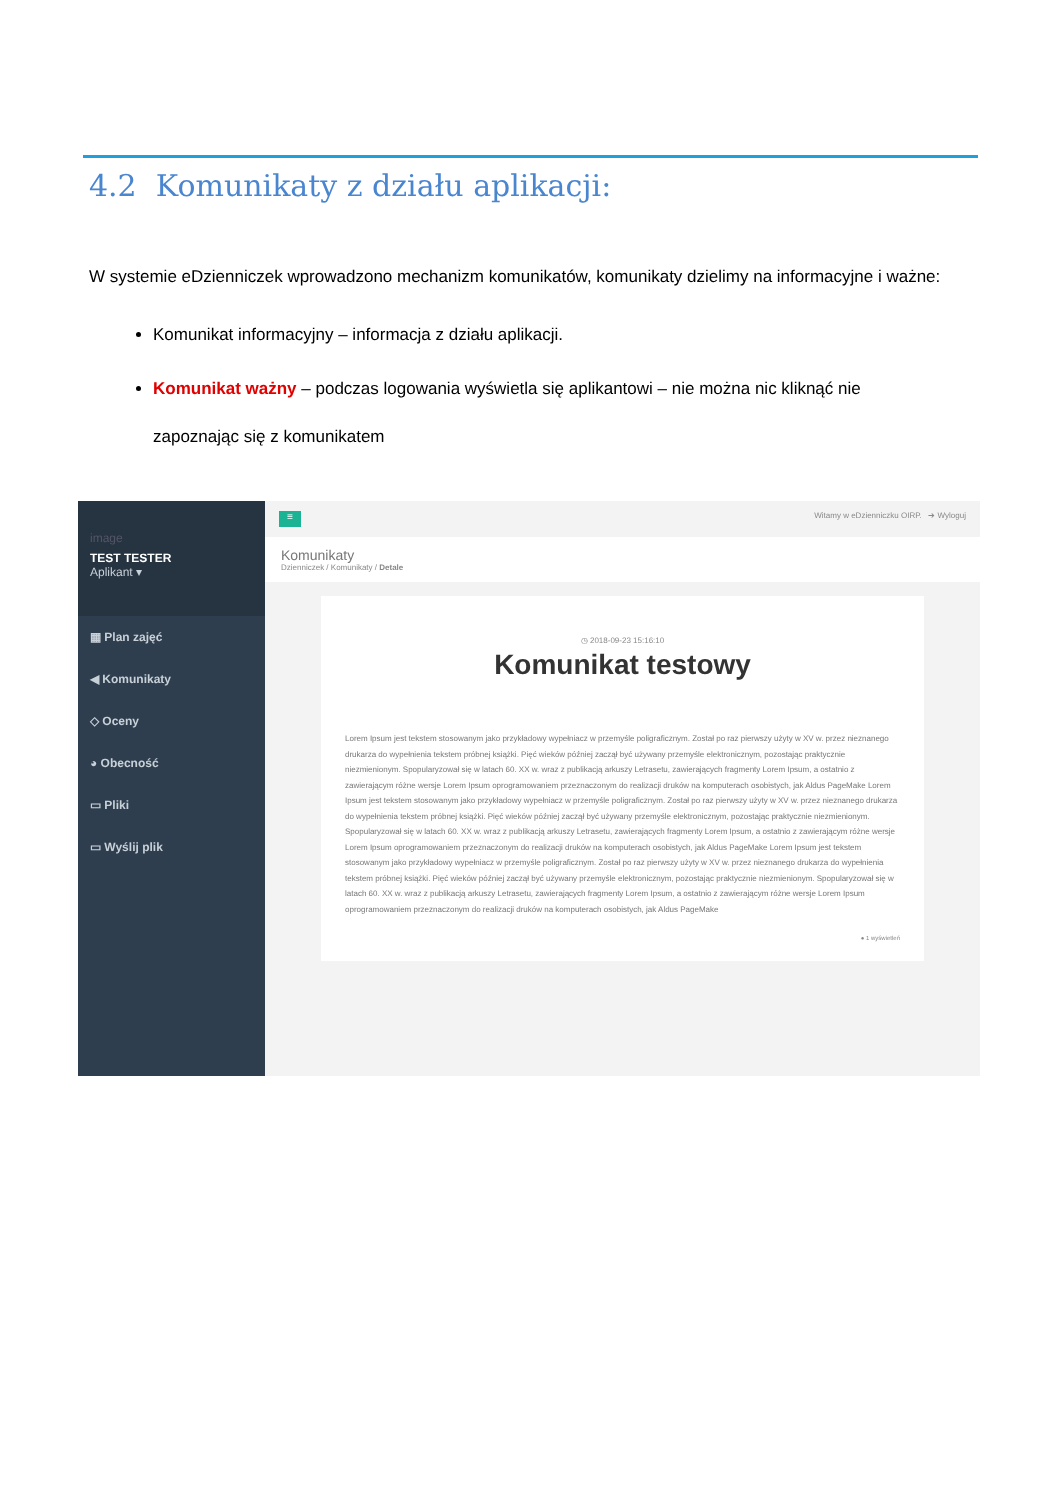4.2 Komunikaty z działu aplikacji:
W systemie eDzienniczek wprowadzono mechanizm komunikatów, komunikaty dzielimy na informacyjne i ważne:
Komunikat informacyjny – informacja z działu aplikacji.
Komunikat ważny – podczas logowania wyświetla się aplikantowi – nie można nic kliknąć nie zapoznając się z komunikatem
image
TEST TESTER
Aplikant ▾
▦ Plan zajęć
◀ Komunikaty
◇ Oceny
◕ Obecność
▭ Pliki
▭ Wyślij plik
≡
Witamy w eDzienniczku OIRP. ➔ Wyloguj
Komunikaty
Dzienniczek / Komunikaty / Detale
◷ 2018-09-23 15:16:10
Komunikat testowy
Lorem Ipsum jest tekstem stosowanym jako przykładowy wypełniacz w przemyśle poligraficznym. Został po raz pierwszy użyty w XV w. przez nieznanego drukarza do wypełnienia tekstem próbnej książki. Pięć wieków później zaczął być używany przemyśle elektronicznym, pozostając praktycznie niezmienionym. Spopularyzował się w latach 60. XX w. wraz z publikacją arkuszy Letrasetu, zawierających fragmenty Lorem Ipsum, a ostatnio z zawierającym różne wersje Lorem Ipsum oprogramowaniem przeznaczonym do realizacji druków na komputerach osobistych, jak Aldus PageMake Lorem Ipsum jest tekstem stosowanym jako przykładowy wypełniacz w przemyśle poligraficznym. Został po raz pierwszy użyty w XV w. przez nieznanego drukarza do wypełnienia tekstem próbnej książki. Pięć wieków później zaczął być używany przemyśle elektronicznym, pozostając praktycznie niezmienionym. Spopularyzował się w latach 60. XX w. wraz z publikacją arkuszy Letrasetu, zawierających fragmenty Lorem Ipsum, a ostatnio z zawierającym różne wersje Lorem Ipsum oprogramowaniem przeznaczonym do realizacji druków na komputerach osobistych, jak Aldus PageMake Lorem Ipsum jest tekstem stosowanym jako przykładowy wypełniacz w przemyśle poligraficznym. Został po raz pierwszy użyty w XV w. przez nieznanego drukarza do wypełnienia tekstem próbnej książki. Pięć wieków później zaczął być używany przemyśle elektronicznym, pozostając praktycznie niezmienionym. Spopularyzował się w latach 60. XX w. wraz z publikacją arkuszy Letrasetu, zawierających fragmenty Lorem Ipsum, a ostatnio z zawierającym różne wersje Lorem Ipsum oprogramowaniem przeznaczonym do realizacji druków na komputerach osobistych, jak Aldus PageMake
● 1 wyświetleń